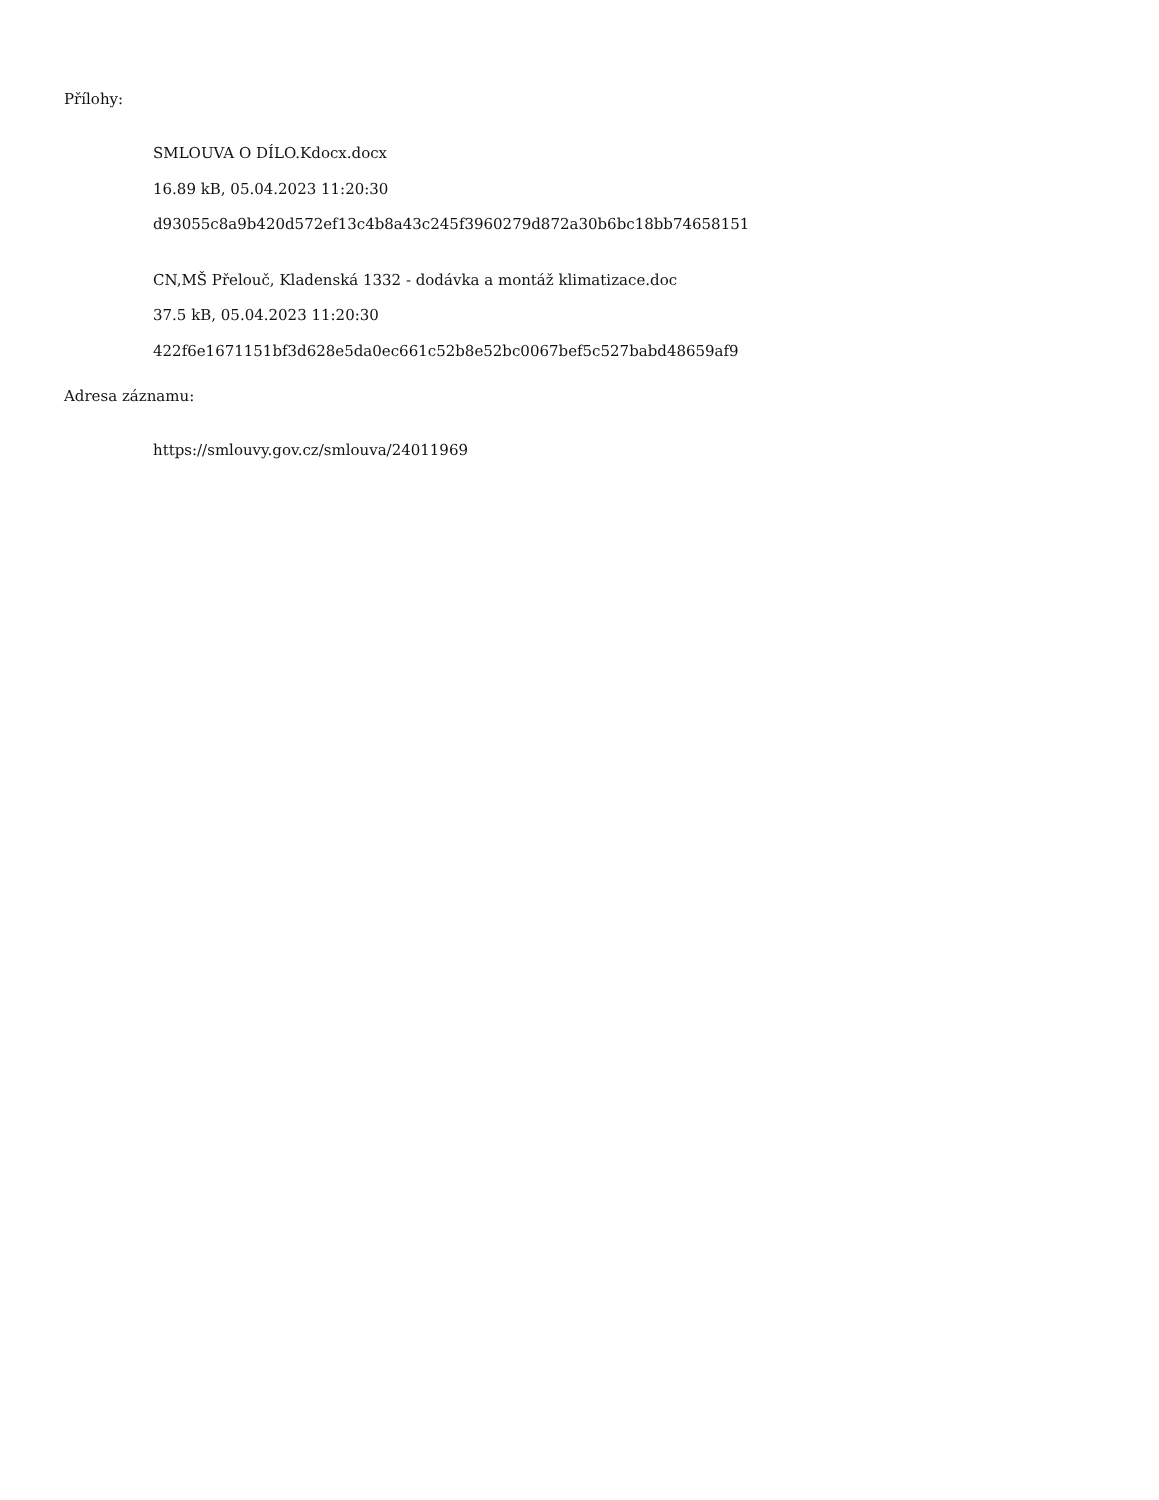Přílohy:
SMLOUVA O DÍLO.Kdocx.docx
16.89 kB, 05.04.2023 11:20:30
d93055c8a9b420d572ef13c4b8a43c245f3960279d872a30b6bc18bb74658151
CN,MŠ Přelouč, Kladenská 1332 - dodávka a montáž klimatizace.doc
37.5 kB, 05.04.2023 11:20:30
422f6e1671151bf3d628e5da0ec661c52b8e52bc0067bef5c527babd48659af9
Adresa záznamu:
https://smlouvy.gov.cz/smlouva/24011969